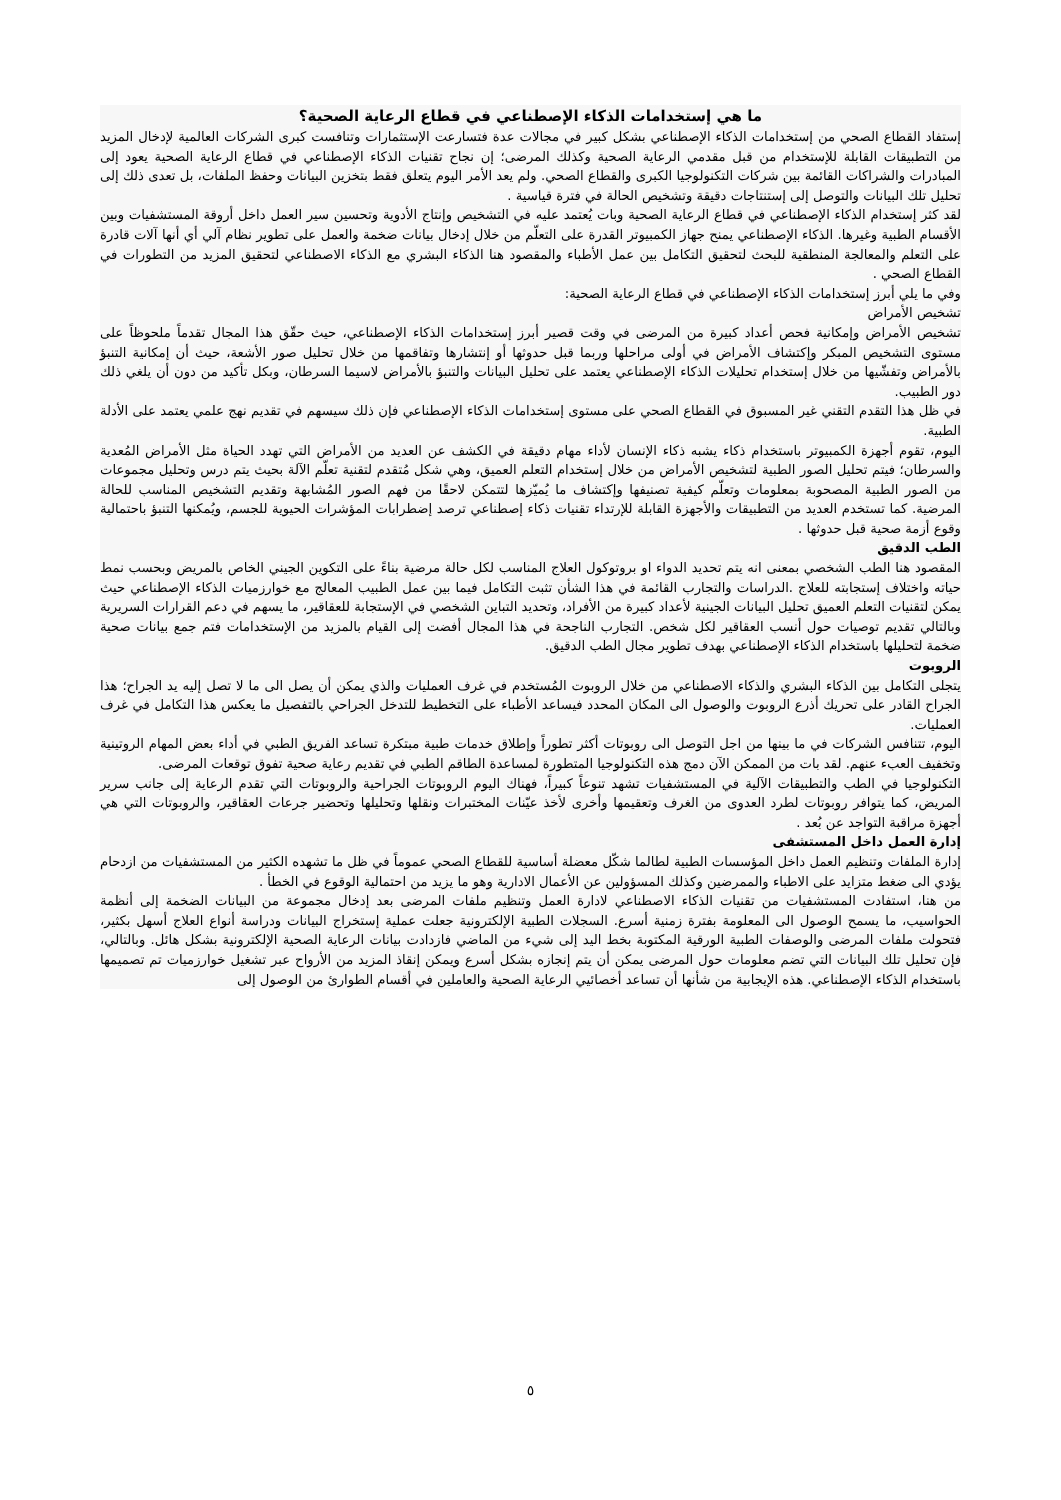ما هي إستخدامات الذكاء الإصطناعي في قطاع الرعاية الصحية؟
إستفاد القطاع الصحي من إستخدامات الذكاء الإصطناعي بشكل كبير في مجالات عدة فتسارعت الإستثمارات وتنافست كبرى الشركات العالمية لإدخال المزيد من التطبيقات القابلة للإستخدام من قبل مقدمي الرعاية الصحية وكذلك المرضى؛ إن نجاح تقنيات الذكاء الإصطناعي في قطاع الرعاية الصحية يعود إلى المبادرات والشراكات القائمة بين شركات التكنولوجيا الكبرى والقطاع الصحي. ولم يعد الأمر اليوم يتعلق فقط بتخزين البيانات وحفظ الملفات، بل تعدى ذلك إلى تحليل تلك البيانات والتوصل إلى إستنتاجات دقيقة وتشخيص الحالة في فترة قياسية .
لقد كثر إستخدام الذكاء الإصطناعي في قطاع الرعاية الصحية وبات يُعتمد عليه في التشخيص وإنتاج الأدوية وتحسين سير العمل داخل أروقة المستشفيات وبين الأقسام الطبية وغيرها. الذكاء الإصطناعي يمنح جهاز الكمبيوتر القدرة على التعلّم من خلال إدخال بيانات ضخمة والعمل على تطوير نظام آلي أي أنها آلات قادرة على التعلم والمعالجة المنطقية للبحث لتحقيق التكامل بين عمل الأطباء والمقصود هنا الذكاء البشري مع الذكاء الاصطناعي لتحقيق المزيد من التطورات في القطاع الصحي .
وفي ما يلي أبرز إستخدامات الذكاء الإصطناعي في قطاع الرعاية الصحية:
تشخيص الأمراض
تشخيص الأمراض وإمكانية فحص أعداد كبيرة من المرضى في وقت قصير أبرز إستخدامات الذكاء الإصطناعي، حيث حقّق هذا المجال تقدماً ملحوظاً على مستوى التشخيص المبكر وإكتشاف الأمراض في أولى مراحلها وربما قبل حدوثها أو إنتشارها وتفاقمها من خلال تحليل صور الأشعة، حيث أن إمكانية التنبؤ بالأمراض وتفشّيها من خلال إستخدام تحليلات الذكاء الإصطناعي يعتمد على تحليل البيانات والتنبؤ بالأمراض لاسيما السرطان، وبكل تأكيد من دون أن يلغي ذلك دور الطبيب.
في ظل هذا التقدم التقني غير المسبوق في القطاع الصحي على مستوى إستخدامات الذكاء الإصطناعي فإن ذلك سيسهم في تقديم نهج علمي يعتمد على الأدلة الطبية.
اليوم، تقوم أجهزة الكمبيوتر باستخدام ذكاء يشبه ذكاء الإنسان لأداء مهام دقيقة في الكشف عن العديد من الأمراض التي تهدد الحياة مثل الأمراض المُعدية والسرطان؛ فيتم تحليل الصور الطبية لتشخيص الأمراض من خلال إستخدام التعلم العميق، وهي شكل مُتقدم لتقنية تعلّم الآلة بحيث يتم درس وتحليل مجموعات من الصور الطبية المصحوبة بمعلومات وتعلّم كيفية تصنيفها وإكتشاف ما يُميّزها لتتمكن لاحقًا من فهم الصور المُشابهة وتقديم التشخيص المناسب للحالة المرضية. كما تستخدم العديد من التطبيقات والأجهزة القابلة للإرتداء تقنيات ذكاء إصطناعي ترصد إضطرابات المؤشرات الحيوية للجسم، ويُمكنها التنبؤ باحتمالية وقوع أزمة صحية قبل حدوثها .
الطب الدقيق
المقصود هنا الطب الشخصي بمعنى انه يتم تحديد الدواء او بروتوكول العلاج المناسب لكل حالة مرضية بناءً على التكوين الجيني الخاص بالمريض وبحسب نمط حياته واختلاف إستجابته للعلاج .الدراسات والتجارب القائمة في هذا الشأن تثبت التكامل فيما بين عمل الطبيب المعالج مع خوارزميات الذكاء الإصطناعي حيث يمكن لتقنيات التعلم العميق تحليل البيانات الجينية لأعداد كبيرة من الأفراد، وتحديد التباين الشخصي في الإستجابة للعقاقير، ما يسهم في دعم القرارات السريرية وبالتالي تقديم توصيات حول أنسب العقاقير لكل شخص. التجارب الناجحة في هذا المجال أفضت إلى القيام بالمزيد من الإستخدامات فتم جمع بيانات صحية ضخمة لتحليلها باستخدام الذكاء الإصطناعي بهدف تطوير مجال الطب الدقيق.
الروبوت
يتجلى التكامل بين الذكاء البشري والذكاء الاصطناعي من خلال الروبوت المُستخدم في غرف العمليات والذي يمكن أن يصل الى ما لا تصل إليه يد الجراح؛ هذا الجراح القادر على تحريك أذرع الروبوت والوصول الى المكان المحدد فيساعد الأطباء على التخطيط للتدخل الجراحي بالتفصيل ما يعكس هذا التكامل في غرف العمليات.
اليوم، تتنافس الشركات في ما بينها من اجل التوصل الى روبوتات أكثر تطوراً وإطلاق خدمات طبية مبتكرة تساعد الفريق الطبي في أداء بعض المهام الروتينية وتخفيف العبء عنهم. لقد بات من الممكن الآن دمج هذه التكنولوجيا المتطورة لمساعدة الطاقم الطبي في تقديم رعاية صحية تفوق توقعات المرضى.
التكنولوجيا في الطب والتطبيقات الآلية في المستشفيات تشهد تنوعاً كبيراً، فهناك اليوم الروبوتات الجراحية والروبوتات التي تقدم الرعاية إلى جانب سرير المريض، كما يتوافر روبوتات لطرد العدوى من الغرف وتعقيمها وأخرى لأخذ عيّنات المختبرات ونقلها وتحليلها وتحضير جرعات العقاقير، والروبوتات التي هي أجهزة مراقبة التواجد عن بُعد .
إدارة العمل داخل المستشفى
إدارة الملفات وتنظيم العمل داخل المؤسسات الطبية لطالما شكّل معضلة أساسية للقطاع الصحي عموماً في ظل ما تشهده الكثير من المستشفيات من ازدحام يؤدي الى ضغط متزايد على الاطباء والممرضين وكذلك المسؤولين عن الأعمال الادارية وهو ما يزيد من احتمالية الوقوع في الخطأ .
من هنا، استفادت المستشفيات من تقنيات الذكاء الاصطناعي لادارة العمل وتنظيم ملفات المرضى بعد إدخال مجموعة من البيانات الضخمة إلى أنظمة الحواسيب، ما يسمح الوصول الى المعلومة بفترة زمنية أسرع. السجلات الطبية الإلكترونية جعلت عملية إستخراج البيانات ودراسة أنواع العلاج أسهل بكثير، فتحولت ملفات المرضى والوصفات الطبية الورقية المكتوبة بخط اليد إلى شيء من الماضي فازدادت بيانات الرعاية الصحية الإلكترونية بشكل هائل. وبالتالي، فإن تحليل تلك البيانات التي تضم معلومات حول المرضى يمكن أن يتم إنجازه بشكل أسرع ويمكن إنقاذ المزيد من الأرواح عبر تشغيل خوارزميات تم تصميمها باستخدام الذكاء الإصطناعي. هذه الإيجابية من شأنها أن تساعد أخصائيي الرعاية الصحية والعاملين في أقسام الطوارئ من الوصول إلى
٥